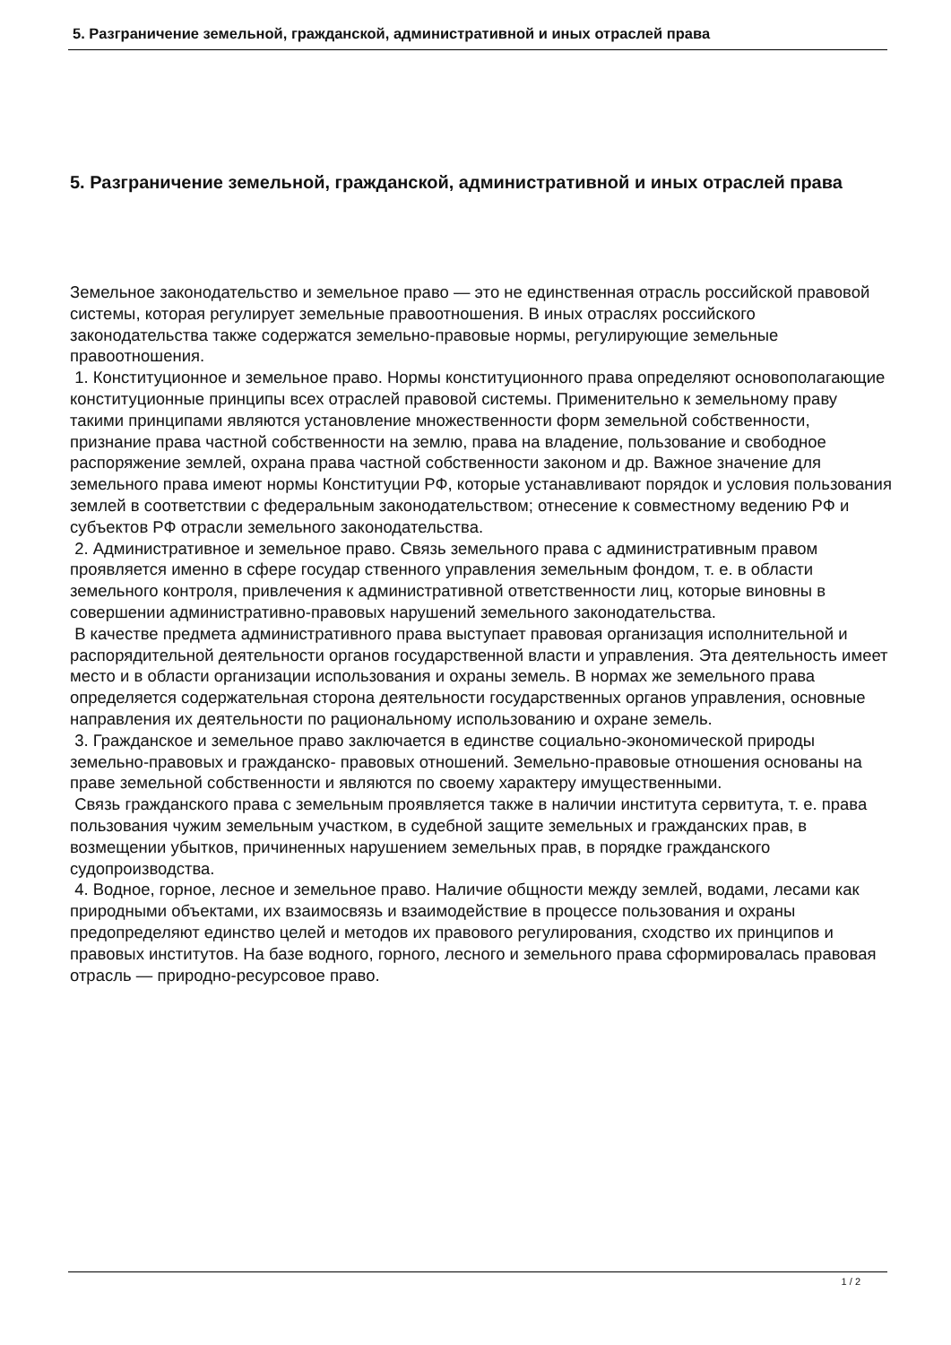5. Разграничение земельной, гражданской, административной и иных отраслей права
5. Разграничение земельной, гражданской, административной и иных отраслей права
Земельное законодательство и земельное право — это не единственная отрасль российской правовой системы, которая регулирует земельные правоотношения. В иных отраслях российского законодательства также содержатся земельно-правовые нормы, регулирующие земельные правоотношения.
1. Конституционное и земельное право. Нормы конституционного права определяют основополагающие конституционные принципы всех отраслей правовой системы. Применительно к земельному праву такими принципами являются установление множественности форм земельной собственности, признание права частной собственности на землю, права на владение, пользование и свободное распоряжение землей, охрана права частной собственности законом и др. Важное значение для земельного права имеют нормы Конституции РФ, которые устанавливают порядок и условия пользования землей в соответствии с федеральным законодательством; отнесение к совместному ведению РФ и субъектов РФ отрасли земельного законодательства.
2. Административное и земельное право. Связь земельного права с административным правом проявляется именно в сфере государ ственного управления земельным фондом, т. е. в области земельного контроля, привлечения к административной ответственности лиц, которые виновны в совершении административно-правовых нарушений земельного законодательства.
В качестве предмета административного права выступает правовая организация исполнительной и распорядительной деятельности органов государственной власти и управления. Эта деятельность имеет место и в области организации использования и охраны земель. В нормах же земельного права определяется содержательная сторона деятельности государственных органов управления, основные направления их деятельности по рациональному использованию и охране земель.
3. Гражданское и земельное право заключается в единстве социально-экономической природы земельно-правовых и гражданско- правовых отношений. Земельно-правовые отношения основаны на праве земельной собственности и являются по своему характеру имущественными.
Связь гражданского права с земельным проявляется также в наличии института сервитута, т. е. права пользования чужим земельным участком, в судебной защите земельных и гражданских прав, в возмещении убытков, причиненных нарушением земельных прав, в порядке гражданского судопроизводства.
4. Водное, горное, лесное и земельное право. Наличие общности между землей, водами, лесами как природными объектами, их взаимосвязь и взаимодействие в процессе пользования и охраны предопределяют единство целей и методов их правового регулирования, сходство их принципов и правовых институтов. На базе водного, горного, лесного и земельного права сформировалась правовая отрасль — природно-ресурсовое право.
1 / 2